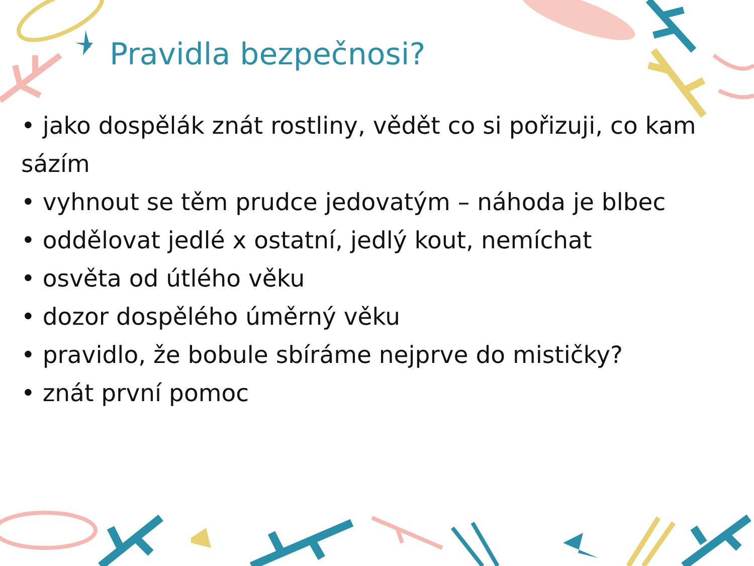Pravidla bezpečnosi?
• jako dospělák znát rostliny, vědět co si pořizuji, co kam sázím
• vyhnout se těm prudce jedovatým – náhoda je blbec
• oddělovat jedlé x ostatní, jedlý kout, nemíchat
• osvěta od útlého věku
• dozor dospělého úměrný věku
• pravidlo, že bobule sbíráme nejprve do mističky?
• znát první pomoc